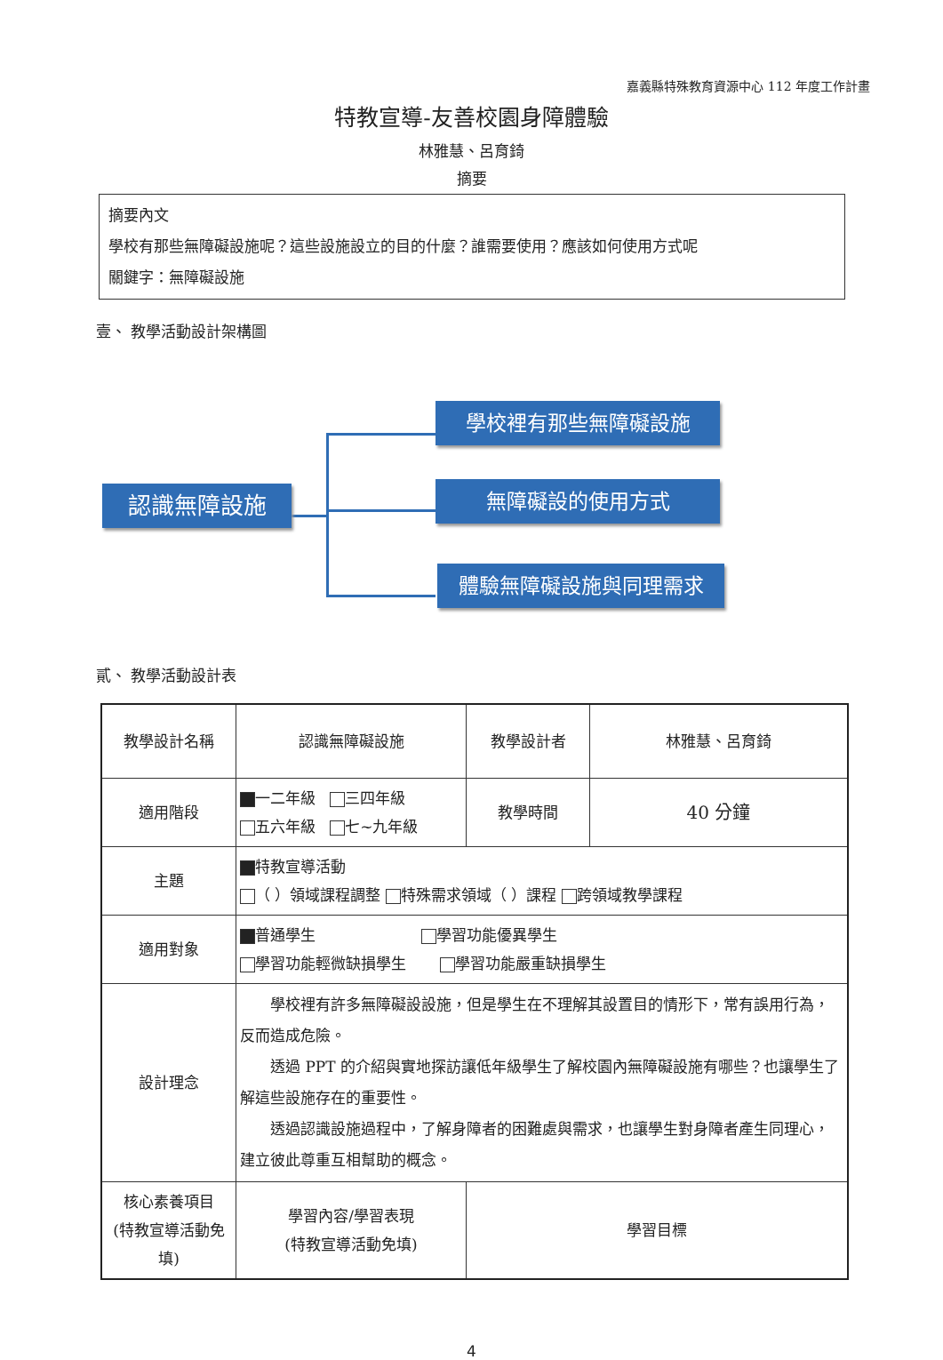嘉義縣特殊教育資源中心 112 年度工作計畫
特教宣導-友善校園身障體驗
林雅慧、呂育錡
摘要
摘要內文
學校有那些無障礙設施呢？這些設施設立的目的什麼？誰需要使用？應該如何使用方式呢
關鍵字：無障礙設施
壹、 教學活動設計架構圖
認識無障設施
學校裡有那些無障礙設施
無障礙設的使用方式
體驗無障礙設施與同理需求
貳、 教學活動設計表
| 教學設計名稱 | 認識無障礙設施 | 教學設計者 | 林雅慧、呂育錡 |
| 適用階段 | 一二年級 三四年級 五六年級 七~九年級 | 教學時間 | 40 分鐘 |
| 主題 | 特教宣導活動 （ ）領域課程調整 特殊需求領域（ ）課程 跨領域教學課程 | | |
| 適用對象 | 普通學生 學習功能優異學生 學習功能輕微缺損學生 學習功能嚴重缺損學生 | | |
| 設計理念 | 學校裡有許多無障礙設設施，但是學生在不理解其設置目的情形下，常有誤用行為，反而造成危險。 透過 PPT 的介紹與實地探訪讓低年級學生了解校園內無障礙設施有哪些？也讓學生了解這些設施存在的重要性。 透過認識設施過程中，了解身障者的困難處與需求，也讓學生對身障者產生同理心，建立彼此尊重互相幫助的概念。 | | |
| 核心素養項目 (特教宣導活動免填) | 學習內容/學習表現 (特教宣導活動免填) | 學習目標 | |
4